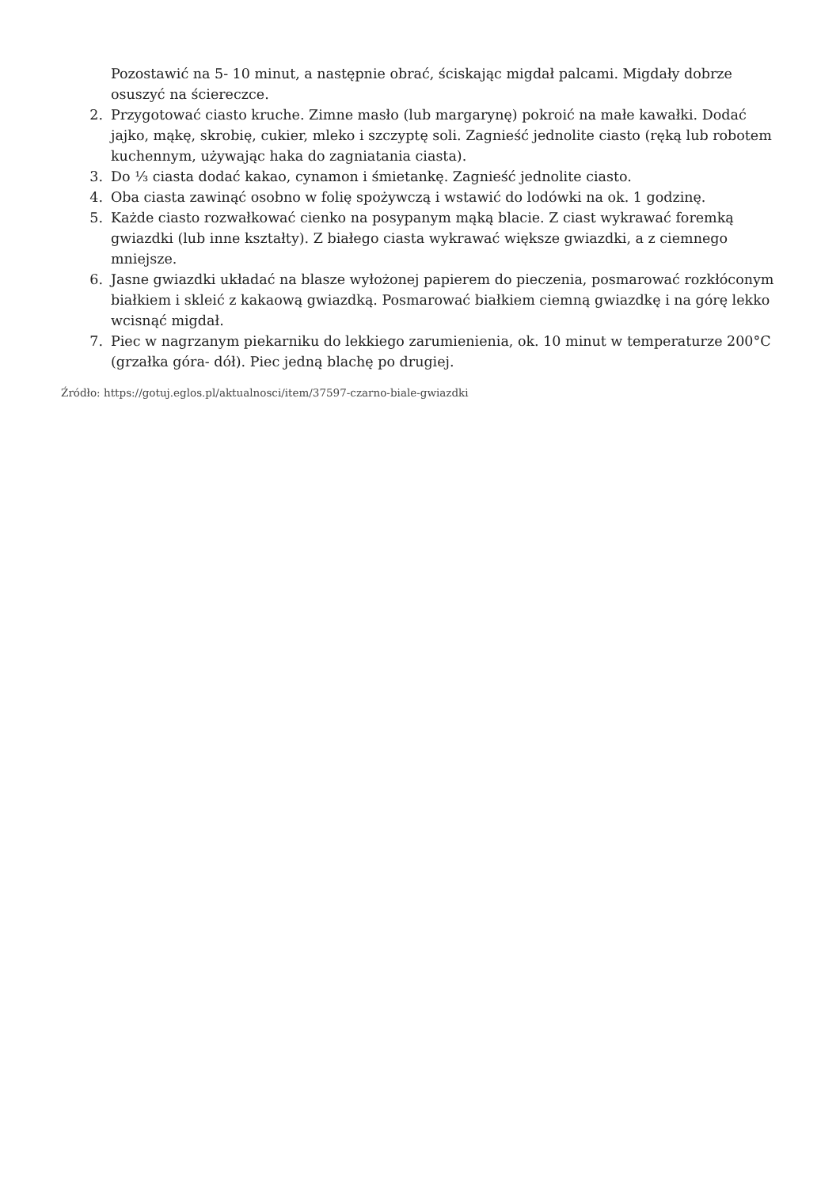Pozostawić na 5- 10 minut, a następnie obrać, ściskając migdał palcami. Migdały dobrze osuszyć na ściereczce.
2. Przygotować ciasto kruche. Zimne masło (lub margarynę) pokroić na małe kawałki. Dodać jajko, mąkę, skrobię, cukier, mleko i szczyptę soli. Zagnieść jednolite ciasto (ręką lub robotem kuchennym, używając haka do zagniatania ciasta).
3. Do ⅓ ciasta dodać kakao, cynamon i śmietankę. Zagnieść jednolite ciasto.
4. Oba ciasta zawinąć osobno w folię spożywczą i wstawić do lodówki na ok. 1 godzinę.
5. Każde ciasto rozwałkować cienko na posypanym mąką blacie. Z ciast wykrawać foremką gwiazdki (lub inne kształty). Z białego ciasta wykrawać większe gwiazdki, a z ciemnego mniejsze.
6. Jasne gwiazdki układać na blasze wyłożonej papierem do pieczenia, posmarować rozkłóconym białkiem i skleić z kakaową gwiazdką. Posmarować białkiem ciemną gwiazdkę i na górę lekko wcisnąć migdał.
7. Piec w nagrzanym piekarniku do lekkiego zarumienienia, ok. 10 minut w temperaturze 200°C (grzałka góra- dół). Piec jedną blachę po drugiej.
Źródło: https://gotuj.eglos.pl/aktualnosci/item/37597-czarno-biale-gwiazdki